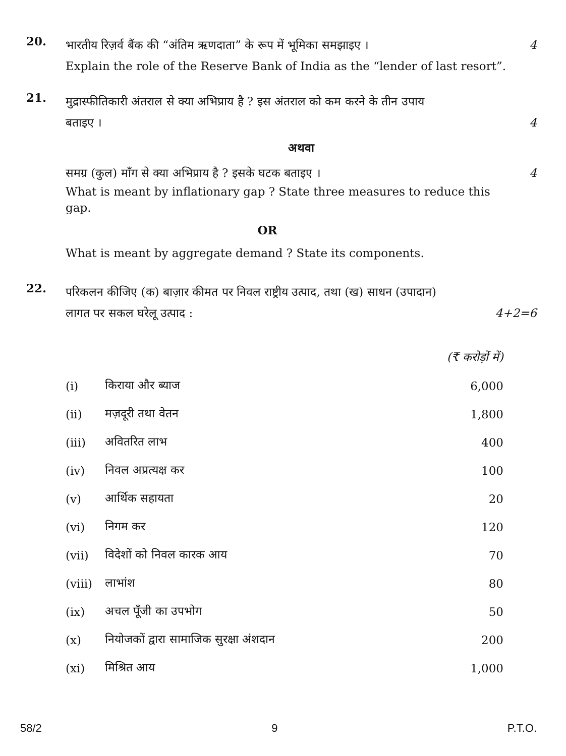20.
भारतीय रिज़र्व बैंक की “अंतिम ऋणदाता” के रूप में भूमिका समझाइए ।
4
Explain the role of the Reserve Bank of India as the “lender of last resort”.
21.
मुद्रास्फीतिकारी अंतराल से क्या अभिप्राय है ? इस अंतराल को कम करने के तीन उपाय
बताइए । 4
अथवा
समग्र (कुल) माँग से क्या अभिप्राय है ? इसके घटक बताइए ।
4
What is meant by inflationary gap ? State three measures to reduce this gap.
OR
What is meant by aggregate demand ? State its components.
22.
परिकलन कीजिए (क) बाज़ार कीमत पर निवल राष्ट्रीय उत्पाद, तथा (ख) साधन (उपादान)
लागत पर सकल घरेलू उत्पाद : 4+2=6
| | | (₹ करोड़ों में) |
| (i) | किराया और ब्याज | 6,000 |
| (ii) | मज़दूरी तथा वेतन | 1,800 |
| (iii) | अवितरित लाभ | 400 |
| (iv) | निवल अप्रत्यक्ष कर | 100 |
| (v) | आर्थिक सहायता | 20 |
| (vi) | निगम कर | 120 |
| (vii) | विदेशों को निवल कारक आय | 70 |
| (viii) | लाभांश | 80 |
| (ix) | अचल पूँजी का उपभोग | 50 |
| (x) | नियोजकों द्वारा सामाजिक सुरक्षा अंशदान | 200 |
| (xi) | मिश्रित आय | 1,000 |
58/2 9 P.T.O.